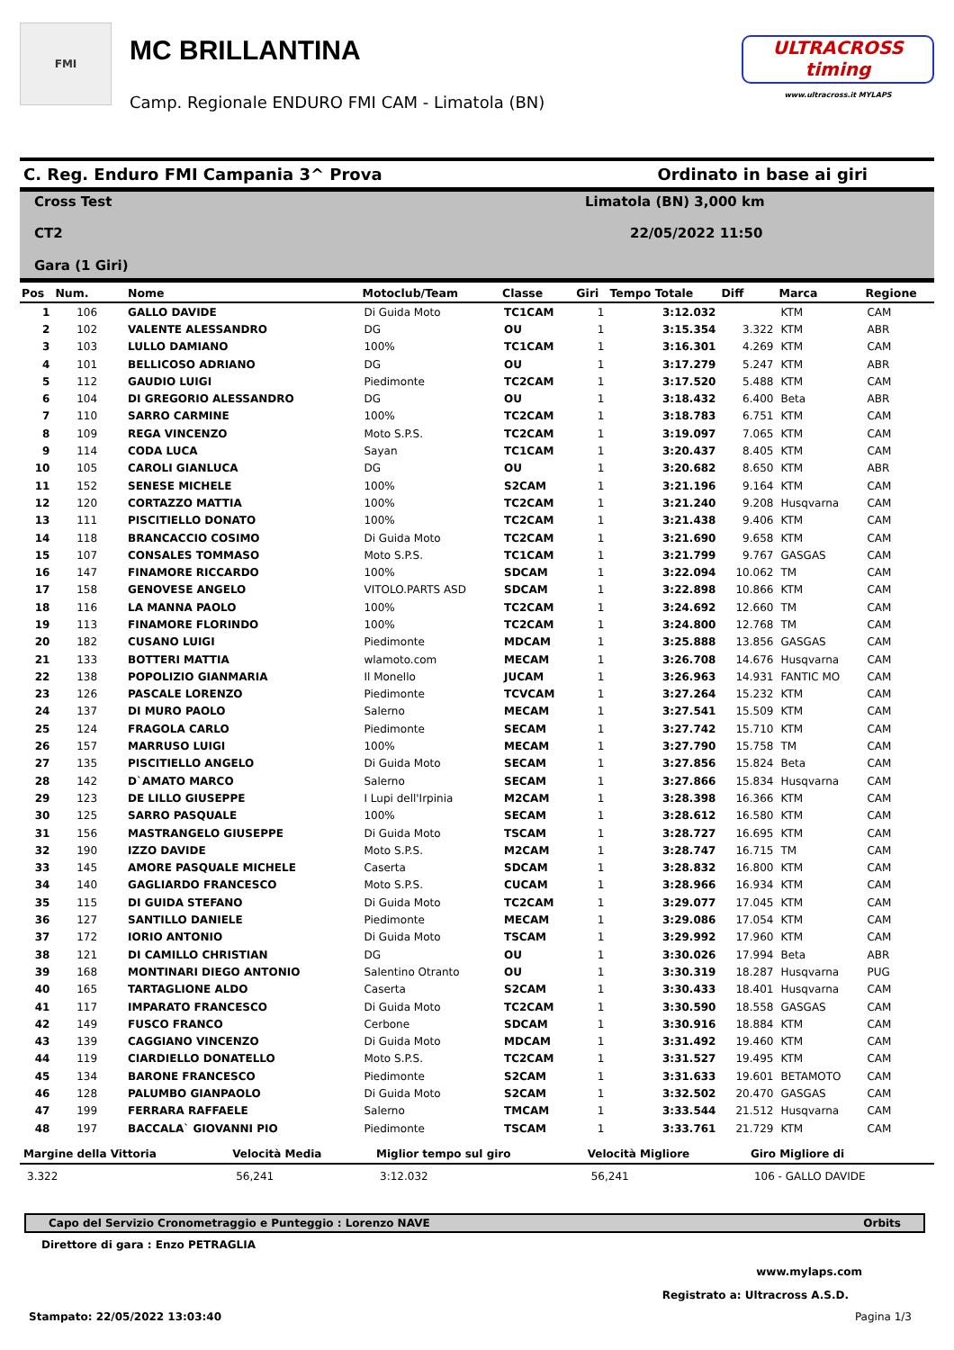FMI
MC BRILLANTINA
Camp. Regionale ENDURO FMI CAM - Limatola (BN)
ULTRACROSS timing
www.ultracross.it MYLAPS
C. Reg. Enduro FMI Campania 3^ Prova Ordinato in base ai giri
Cross Test
Limatola (BN) 3,000 km
CT2
22/05/2022 11:50
Gara (1 Giri)
| Pos | Num. | Nome | Motoclub/Team | Classe | Giri | Tempo Totale | Diff | Marca | Regione |
| --- | --- | --- | --- | --- | --- | --- | --- | --- | --- |
| 1 | 106 | GALLO DAVIDE | Di Guida Moto | TC1CAM | 1 | 3:12.032 | | KTM | CAM |
| 2 | 102 | VALENTE ALESSANDRO | DG | OU | 1 | 3:15.354 | 3.322 | KTM | ABR |
| 3 | 103 | LULLO DAMIANO | 100% | TC1CAM | 1 | 3:16.301 | 4.269 | KTM | CAM |
| 4 | 101 | BELLICOSO ADRIANO | DG | OU | 1 | 3:17.279 | 5.247 | KTM | ABR |
| 5 | 112 | GAUDIO LUIGI | Piedimonte | TC2CAM | 1 | 3:17.520 | 5.488 | KTM | CAM |
| 6 | 104 | DI GREGORIO ALESSANDRO | DG | OU | 1 | 3:18.432 | 6.400 | Beta | ABR |
| 7 | 110 | SARRO CARMINE | 100% | TC2CAM | 1 | 3:18.783 | 6.751 | KTM | CAM |
| 8 | 109 | REGA VINCENZO | Moto S.P.S. | TC2CAM | 1 | 3:19.097 | 7.065 | KTM | CAM |
| 9 | 114 | CODA LUCA | Sayan | TC1CAM | 1 | 3:20.437 | 8.405 | KTM | CAM |
| 10 | 105 | CAROLI GIANLUCA | DG | OU | 1 | 3:20.682 | 8.650 | KTM | ABR |
| 11 | 152 | SENESE MICHELE | 100% | S2CAM | 1 | 3:21.196 | 9.164 | KTM | CAM |
| 12 | 120 | CORTAZZO MATTIA | 100% | TC2CAM | 1 | 3:21.240 | 9.208 | Husqvarna | CAM |
| 13 | 111 | PISCITIELLO DONATO | 100% | TC2CAM | 1 | 3:21.438 | 9.406 | KTM | CAM |
| 14 | 118 | BRANCACCIO COSIMO | Di Guida Moto | TC2CAM | 1 | 3:21.690 | 9.658 | KTM | CAM |
| 15 | 107 | CONSALES TOMMASO | Moto S.P.S. | TC1CAM | 1 | 3:21.799 | 9.767 | GASGAS | CAM |
| 16 | 147 | FINAMORE RICCARDO | 100% | SDCAM | 1 | 3:22.094 | 10.062 | TM | CAM |
| 17 | 158 | GENOVESE ANGELO | VITOLO.PARTS ASD | SDCAM | 1 | 3:22.898 | 10.866 | KTM | CAM |
| 18 | 116 | LA MANNA PAOLO | 100% | TC2CAM | 1 | 3:24.692 | 12.660 | TM | CAM |
| 19 | 113 | FINAMORE FLORINDO | 100% | TC2CAM | 1 | 3:24.800 | 12.768 | TM | CAM |
| 20 | 182 | CUSANO LUIGI | Piedimonte | MDCAM | 1 | 3:25.888 | 13.856 | GASGAS | CAM |
| 21 | 133 | BOTTERI MATTIA | wlamoto.com | MECAM | 1 | 3:26.708 | 14.676 | Husqvarna | CAM |
| 22 | 138 | POPOLIZIO GIANMARIA | Il Monello | JUCAM | 1 | 3:26.963 | 14.931 | FANTIC MO | CAM |
| 23 | 126 | PASCALE LORENZO | Piedimonte | TCVCAM | 1 | 3:27.264 | 15.232 | KTM | CAM |
| 24 | 137 | DI MURO PAOLO | Salerno | MECAM | 1 | 3:27.541 | 15.509 | KTM | CAM |
| 25 | 124 | FRAGOLA CARLO | Piedimonte | SECAM | 1 | 3:27.742 | 15.710 | KTM | CAM |
| 26 | 157 | MARRUSO LUIGI | 100% | MECAM | 1 | 3:27.790 | 15.758 | TM | CAM |
| 27 | 135 | PISCITIELLO ANGELO | Di Guida Moto | SECAM | 1 | 3:27.856 | 15.824 | Beta | CAM |
| 28 | 142 | D`AMATO MARCO | Salerno | SECAM | 1 | 3:27.866 | 15.834 | Husqvarna | CAM |
| 29 | 123 | DE LILLO GIUSEPPE | I Lupi dell'Irpinia | M2CAM | 1 | 3:28.398 | 16.366 | KTM | CAM |
| 30 | 125 | SARRO PASQUALE | 100% | SECAM | 1 | 3:28.612 | 16.580 | KTM | CAM |
| 31 | 156 | MASTRANGELO GIUSEPPE | Di Guida Moto | TSCAM | 1 | 3:28.727 | 16.695 | KTM | CAM |
| 32 | 190 | IZZO DAVIDE | Moto S.P.S. | M2CAM | 1 | 3:28.747 | 16.715 | TM | CAM |
| 33 | 145 | AMORE PASQUALE MICHELE | Caserta | SDCAM | 1 | 3:28.832 | 16.800 | KTM | CAM |
| 34 | 140 | GAGLIARDO FRANCESCO | Moto S.P.S. | CUCAM | 1 | 3:28.966 | 16.934 | KTM | CAM |
| 35 | 115 | DI GUIDA STEFANO | Di Guida Moto | TC2CAM | 1 | 3:29.077 | 17.045 | KTM | CAM |
| 36 | 127 | SANTILLO DANIELE | Piedimonte | MECAM | 1 | 3:29.086 | 17.054 | KTM | CAM |
| 37 | 172 | IORIO ANTONIO | Di Guida Moto | TSCAM | 1 | 3:29.992 | 17.960 | KTM | CAM |
| 38 | 121 | DI CAMILLO CHRISTIAN | DG | OU | 1 | 3:30.026 | 17.994 | Beta | ABR |
| 39 | 168 | MONTINARI DIEGO ANTONIO | Salentino Otranto | OU | 1 | 3:30.319 | 18.287 | Husqvarna | PUG |
| 40 | 165 | TARTAGLIONE ALDO | Caserta | S2CAM | 1 | 3:30.433 | 18.401 | Husqvarna | CAM |
| 41 | 117 | IMPARATO FRANCESCO | Di Guida Moto | TC2CAM | 1 | 3:30.590 | 18.558 | GASGAS | CAM |
| 42 | 149 | FUSCO FRANCO | Cerbone | SDCAM | 1 | 3:30.916 | 18.884 | KTM | CAM |
| 43 | 139 | CAGGIANO VINCENZO | Di Guida Moto | MDCAM | 1 | 3:31.492 | 19.460 | KTM | CAM |
| 44 | 119 | CIARDIELLO DONATELLO | Moto S.P.S. | TC2CAM | 1 | 3:31.527 | 19.495 | KTM | CAM |
| 45 | 134 | BARONE FRANCESCO | Piedimonte | S2CAM | 1 | 3:31.633 | 19.601 | BETAMOTO | CAM |
| 46 | 128 | PALUMBO GIANPAOLO | Di Guida Moto | S2CAM | 1 | 3:32.502 | 20.470 | GASGAS | CAM |
| 47 | 199 | FERRARA RAFFAELE | Salerno | TMCAM | 1 | 3:33.544 | 21.512 | Husqvarna | CAM |
| 48 | 197 | BACCALA` GIOVANNI PIO | Piedimonte | TSCAM | 1 | 3:33.761 | 21.729 | KTM | CAM |
| Margine della Vittoria | Velocità Media | Miglior tempo sul giro | Velocità Migliore | Giro Migliore di |
| --- | --- | --- | --- | --- |
| 3.322 | 56,241 | 3:12.032 | 56,241 | 106 - GALLO DAVIDE |
Capo del Servizio Cronometraggio e Punteggio : Lorenzo NAVE Orbits
Direttore di gara : Enzo PETRAGLIA
www.mylaps.com
Registrato a: Ultracross A.S.D.
Stampato: 22/05/2022 13:03:40 Pagina 1/3